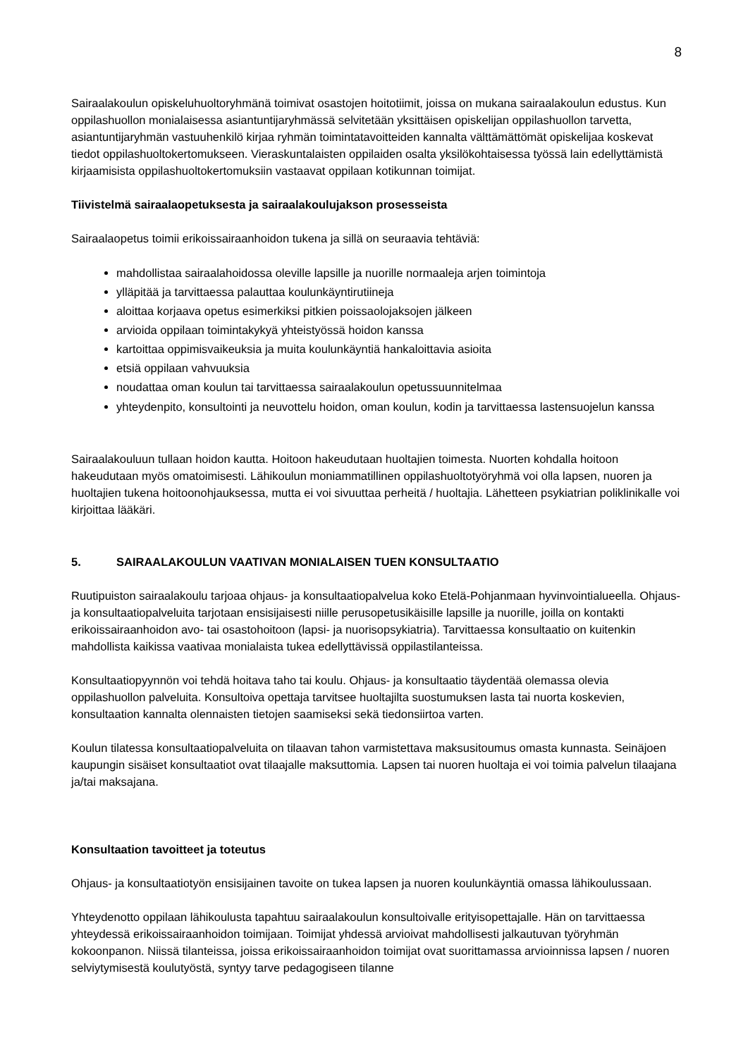8
Sairaalakoulun opiskeluhuoltoryhmänä toimivat osastojen hoitotiimit, joissa on mukana sairaalakoulun edustus. Kun oppilashuollon monialaisessa asiantuntijaryhmässä selvitetään yksittäisen opiskelijan oppilashuollon tarvetta, asiantuntijaryhmän vastuuhenkilö kirjaa ryhmän toimintatavoitteiden kannalta välttämättömät opiskelijaa koskevat tiedot oppilashuoltokertomukseen. Vieraskuntalaisten oppilaiden osalta yksilökohtaisessa työssä lain edellyttämistä kirjaamisista oppilashuoltokertomuksiin vastaavat oppilaan kotikunnan toimijat.
Tiivistelmä sairaalaopetuksesta ja sairaalakoulujakson prosesseista
Sairaalaopetus toimii erikoissairaanhoidon tukena ja sillä on seuraavia tehtäviä:
mahdollistaa sairaalahoidossa oleville lapsille ja nuorille normaaleja arjen toimintoja
ylläpitää ja tarvittaessa palauttaa koulunkäyntirutiineja
aloittaa korjaava opetus esimerkiksi pitkien poissaolojaksojen jälkeen
arvioida oppilaan toimintakykyä yhteistyössä hoidon kanssa
kartoittaa oppimisvaikeuksia ja muita koulunkäyntiä hankaloittavia asioita
etsiä oppilaan vahvuuksia
noudattaa oman koulun tai tarvittaessa sairaalakoulun opetussuunnitelmaa
yhteydenpito, konsultointi ja neuvottelu hoidon, oman koulun, kodin ja tarvittaessa lastensuojelun kanssa
Sairaalakouluun tullaan hoidon kautta. Hoitoon hakeudutaan huoltajien toimesta. Nuorten kohdalla hoitoon hakeudutaan myös omatoimisesti. Lähikoulun moniammatillinen oppilashuoltotyöryhmä voi olla lapsen, nuoren ja huoltajien tukena hoitoonohjauksessa, mutta ei voi sivuuttaa perheitä / huoltajia. Lähetteen psykiatrian poliklinikalle voi kirjoittaa lääkäri.
5. SAIRAALAKOULUN VAATIVAN MONIALAISEN TUEN KONSULTAATIO
Ruutipuiston sairaalakoulu tarjoaa ohjaus- ja konsultaatiopalvelua koko Etelä-Pohjanmaan hyvinvointialueella. Ohjaus- ja konsultaatiopalveluita tarjotaan ensisijaisesti niille perusopetusikäisille lapsille ja nuorille, joilla on kontakti erikoissairaanhoidon avo- tai osastohoitoon (lapsi- ja nuorisopsykiatria). Tarvittaessa konsultaatio on kuitenkin mahdollista kaikissa vaativaa monialaista tukea edellyttävissä oppilastilanteissa.
Konsultaatiopyynnön voi tehdä hoitava taho tai koulu. Ohjaus- ja konsultaatio täydentää olemassa olevia oppilashuollon palveluita. Konsultoiva opettaja tarvitsee huoltajilta suostumuksen lasta tai nuorta koskevien, konsultaation kannalta olennaisten tietojen saamiseksi sekä tiedonsiirtoa varten.
Koulun tilatessa konsultaatiopalveluita on tilaavan tahon varmistettava maksusitoumus omasta kunnasta. Seinäjoen kaupungin sisäiset konsultaatiot ovat tilaajalle maksuttomia. Lapsen tai nuoren huoltaja ei voi toimia palvelun tilaajana ja/tai maksajana.
Konsultaation tavoitteet ja toteutus
Ohjaus- ja konsultaatiotyön ensisijainen tavoite on tukea lapsen ja nuoren koulunkäyntiä omassa lähikoulussaan.
Yhteydenotto oppilaan lähikoulusta tapahtuu sairaalakoulun konsultoivalle erityisopettajalle. Hän on tarvittaessa yhteydessä erikoissairaanhoidon toimijaan. Toimijat yhdessä arvioivat mahdollisesti jalkautuvan työryhmän kokoonpanon. Niissä tilanteissa, joissa erikoissairaanhoidon toimijat ovat suorittamassa arvioinnissa lapsen / nuoren selviytymisestä koulutyöstä, syntyy tarve pedagogiseen tilanne